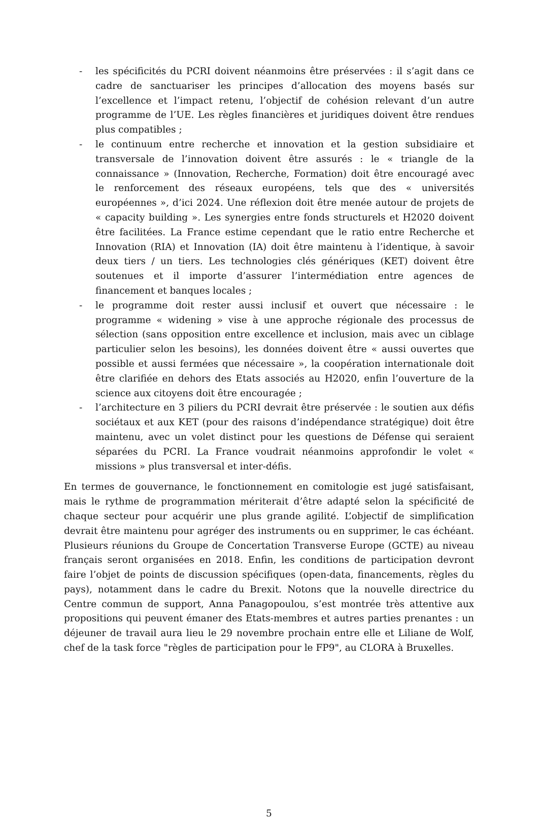- les spécificités du PCRI doivent néanmoins être préservées : il s’agit dans ce cadre de sanctuariser les principes d’allocation des moyens basés sur l’excellence et l’impact retenu, l’objectif de cohésion relevant d’un autre programme de l’UE. Les règles financières et juridiques doivent être rendues plus compatibles ;
- le continuum entre recherche et innovation et la gestion subsidiaire et transversale de l’innovation doivent être assurés : le « triangle de la connaissance » (Innovation, Recherche, Formation) doit être encouragé avec le renforcement des réseaux européens, tels que des « universités européennes », d’ici 2024. Une réflexion doit être menée autour de projets de « capacity building ». Les synergies entre fonds structurels et H2020 doivent être facilitées. La France estime cependant que le ratio entre Recherche et Innovation (RIA) et Innovation (IA) doit être maintenu à l’identique, à savoir deux tiers / un tiers. Les technologies clés génériques (KET) doivent être soutenues et il importe d’assurer l’intermédiation entre agences de financement et banques locales ;
- le programme doit rester aussi inclusif et ouvert que nécessaire : le programme « widening » vise à une approche régionale des processus de sélection (sans opposition entre excellence et inclusion, mais avec un ciblage particulier selon les besoins), les données doivent être « aussi ouvertes que possible et aussi fermées que nécessaire », la coopération internationale doit être clarifiée en dehors des Etats associés au H2020, enfin l’ouverture de la science aux citoyens doit être encouragée ;
- l’architecture en 3 piliers du PCRI devrait être préservée : le soutien aux défis sociétaux et aux KET (pour des raisons d’indépendance stratégique) doit être maintenu, avec un volet distinct pour les questions de Défense qui seraient séparées du PCRI. La France voudrait néanmoins approfondir le volet « missions » plus transversal et inter-défis.
En termes de gouvernance, le fonctionnement en comitologie est jugé satisfaisant, mais le rythme de programmation mériterait d’être adapté selon la spécificité de chaque secteur pour acquérir une plus grande agilité. L’objectif de simplification devrait être maintenu pour agréger des instruments ou en supprimer, le cas échéant. Plusieurs réunions du Groupe de Concertation Transverse Europe (GCTE) au niveau français seront organisées en 2018. Enfin, les conditions de participation devront faire l’objet de points de discussion spécifiques (open-data, financements, règles du pays), notamment dans le cadre du Brexit. Notons que la nouvelle directrice du Centre commun de support, Anna Panagopoulou, s’est montrée très attentive aux propositions qui peuvent émaner des Etats-membres et autres parties prenantes : un déjeuner de travail aura lieu le 29 novembre prochain entre elle et Liliane de Wolf, chef de la task force "règles de participation pour le FP9", au CLORA à Bruxelles.
5